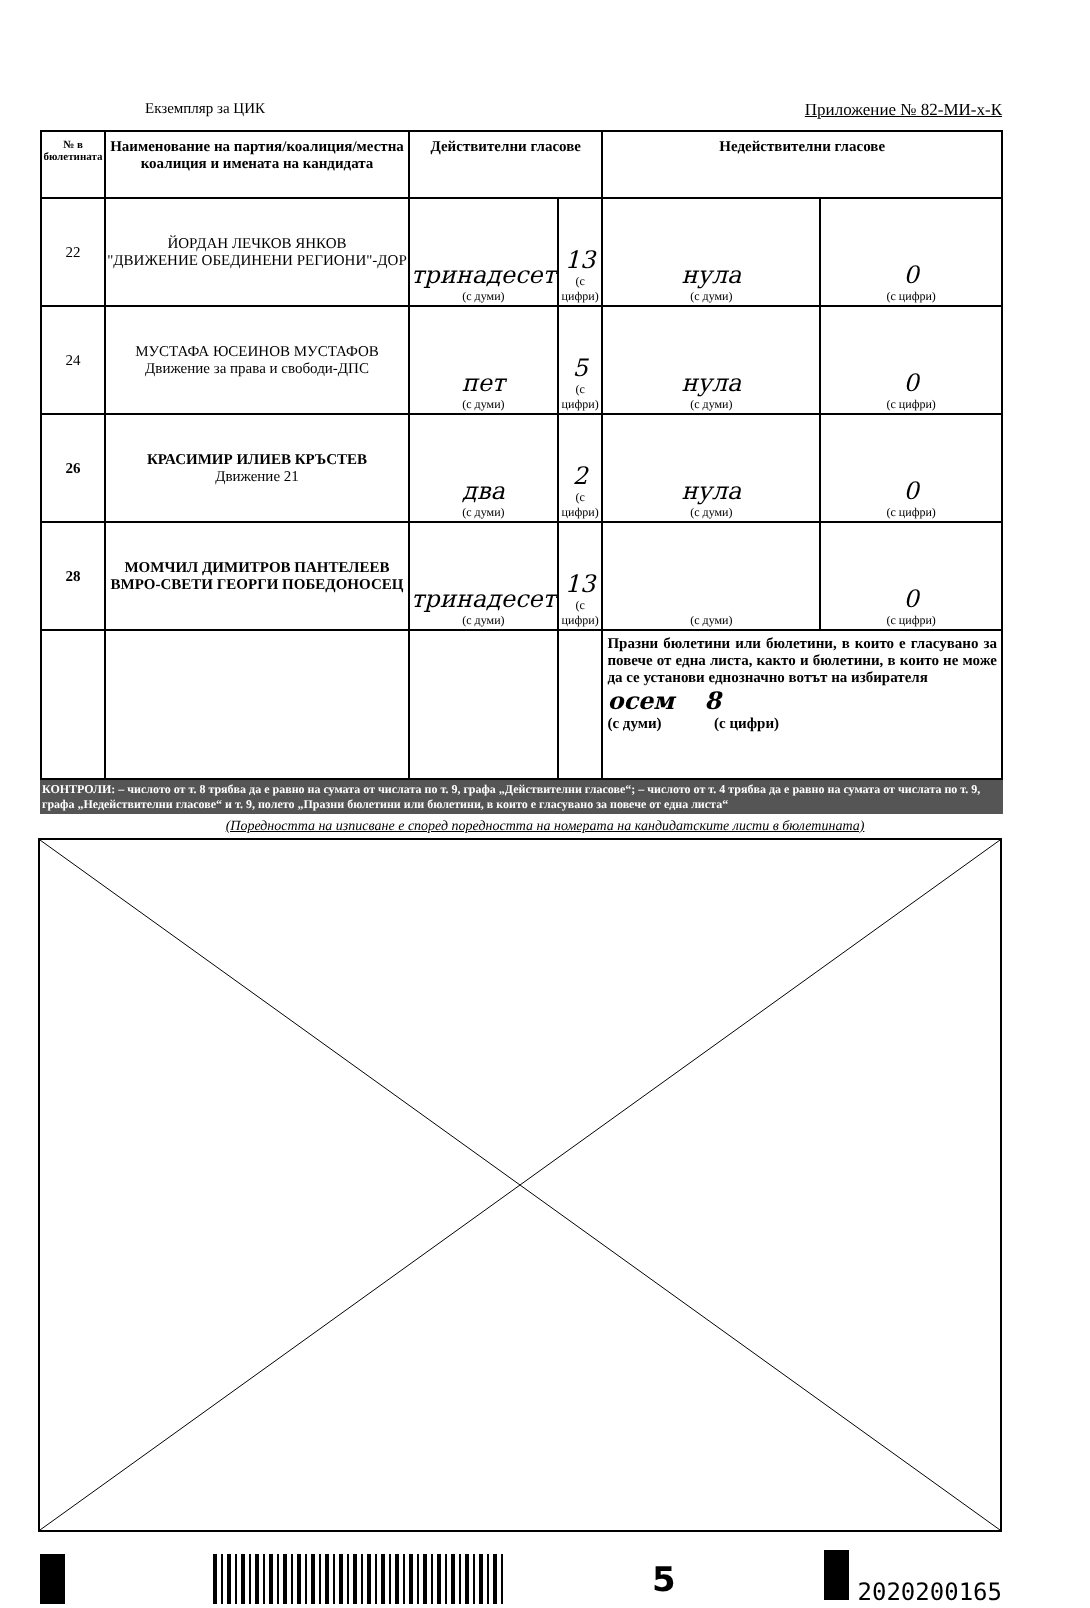Екземпляр за ЦИК Приложение № 82-МИ-х-К
| № в бюлетината | Наименование на партия/коалиция/местна коалиция и имената на кандидата | Действителни гласове | | Недействителни гласове | |
| --- | --- | --- | --- | --- | --- |
| 22 | ЙОРДАН ЛЕЧКОВ ЯНКОВ "ДВИЖЕНИЕ ОБЕДИНЕНИ РЕГИОНИ"-ДОР | тринадесет (с думи) | 13 (с цифри) | нула (с думи) | 0 (с цифри) |
| 24 | МУСТАФА ЮСЕИНОВ МУСТАФОВ Движение за права и свободи-ДПС | пет (с думи) | 5 (с цифри) | нула (с думи) | 0 (с цифри) |
| 26 | КРАСИМИР ИЛИЕВ КРЪСТЕВ Движение 21 | два (с думи) | 2 (с цифри) | нула (с думи) | 0 (с цифри) |
| 28 | МОМЧИЛ ДИМИТРОВ ПАНТЕЛЕЕВ ВМРО-СВЕТИ ГЕОРГИ ПОБЕДОНОСЕЦ | тринадесет (с думи) | 13 (с цифри) | (с думи) | 0 (с цифри) |
| | | | | Празни бюлетини или бюлетини, в които е гласувано за повече от една листа, както и бюлетини, в които не може да се установи еднозначно вотът на избирателя осем 8 (с думи) (с цифри) | |
КОНТРОЛИ: – числото от т. 8 трябва да е равно на сумата от числата по т. 9, графа „Действителни гласове“; – числото от т. 4 трябва да е равно на сумата от числата по т. 9, графа „Недействителни гласове“ и т. 9, полето „Празни бюлетини или бюлетини, в които е гласувано за повече от една листа“
(Поредността на изписване е според поредността на номерата на кандидатските листи в бюлетината)
5 2020200165